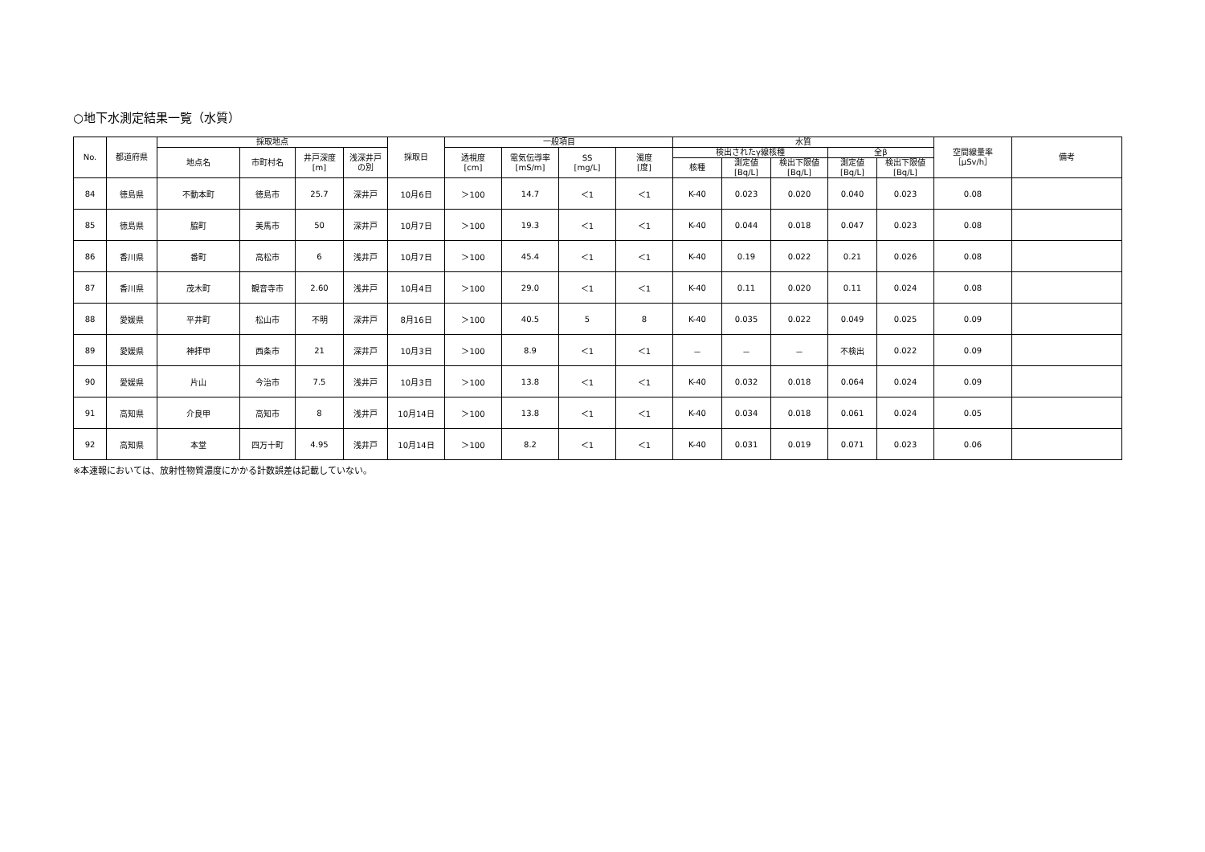○地下水測定結果一覧（水質）
| No. | 都道府県 | 採取地点 | | | | 採取日 | 一般項目 | | | | 水質 | | | | | 空間線量率 ［μSv/h］ | 備考 |
| --- | --- | --- | --- | --- | --- | --- | --- | --- | --- | --- | --- | --- | --- | --- | --- | --- | --- |
| | | 地点名 | 市町村名 | 井戸深度 [m] | 浅深井戸 の別 | | 透視度 [cm] | 電気伝導率 [mS/m] | SS [mg/L] | 濁度 [度] | 検出されたγ線核種 | | | 全β | | | |
| | | | | | | | | | | | 核種 | 測定値 [Bq/L] | 検出下限値 [Bq/L] | 測定値 [Bq/L] | 検出下限値 [Bq/L] | | |
| 84 | 徳島県 | 不動本町 | 徳島市 | 25.7 | 深井戸 | 10月6日 | ＞100 | 14.7 | ＜1 | ＜1 | K-40 | 0.023 | 0.020 | 0.040 | 0.023 | 0.08 | |
| 85 | 徳島県 | 脇町 | 美馬市 | 50 | 深井戸 | 10月7日 | ＞100 | 19.3 | ＜1 | ＜1 | K-40 | 0.044 | 0.018 | 0.047 | 0.023 | 0.08 | |
| 86 | 香川県 | 番町 | 高松市 | 6 | 浅井戸 | 10月7日 | ＞100 | 45.4 | ＜1 | ＜1 | K-40 | 0.19 | 0.022 | 0.21 | 0.026 | 0.08 | |
| 87 | 香川県 | 茂木町 | 観音寺市 | 2.60 | 浅井戸 | 10月4日 | ＞100 | 29.0 | ＜1 | ＜1 | K-40 | 0.11 | 0.020 | 0.11 | 0.024 | 0.08 | |
| 88 | 愛媛県 | 平井町 | 松山市 | 不明 | 深井戸 | 8月16日 | ＞100 | 40.5 | 5 | 8 | K-40 | 0.035 | 0.022 | 0.049 | 0.025 | 0.09 | |
| 89 | 愛媛県 | 神拝甲 | 西条市 | 21 | 深井戸 | 10月3日 | ＞100 | 8.9 | ＜1 | ＜1 | － | － | － | 不検出 | 0.022 | 0.09 | |
| 90 | 愛媛県 | 片山 | 今治市 | 7.5 | 浅井戸 | 10月3日 | ＞100 | 13.8 | ＜1 | ＜1 | K-40 | 0.032 | 0.018 | 0.064 | 0.024 | 0.09 | |
| 91 | 高知県 | 介良甲 | 高知市 | 8 | 浅井戸 | 10月14日 | ＞100 | 13.8 | ＜1 | ＜1 | K-40 | 0.034 | 0.018 | 0.061 | 0.024 | 0.05 | |
| 92 | 高知県 | 本堂 | 四万十町 | 4.95 | 浅井戸 | 10月14日 | ＞100 | 8.2 | ＜1 | ＜1 | K-40 | 0.031 | 0.019 | 0.071 | 0.023 | 0.06 | |
※本速報においては、放射性物質濃度にかかる計数誤差は記載していない。